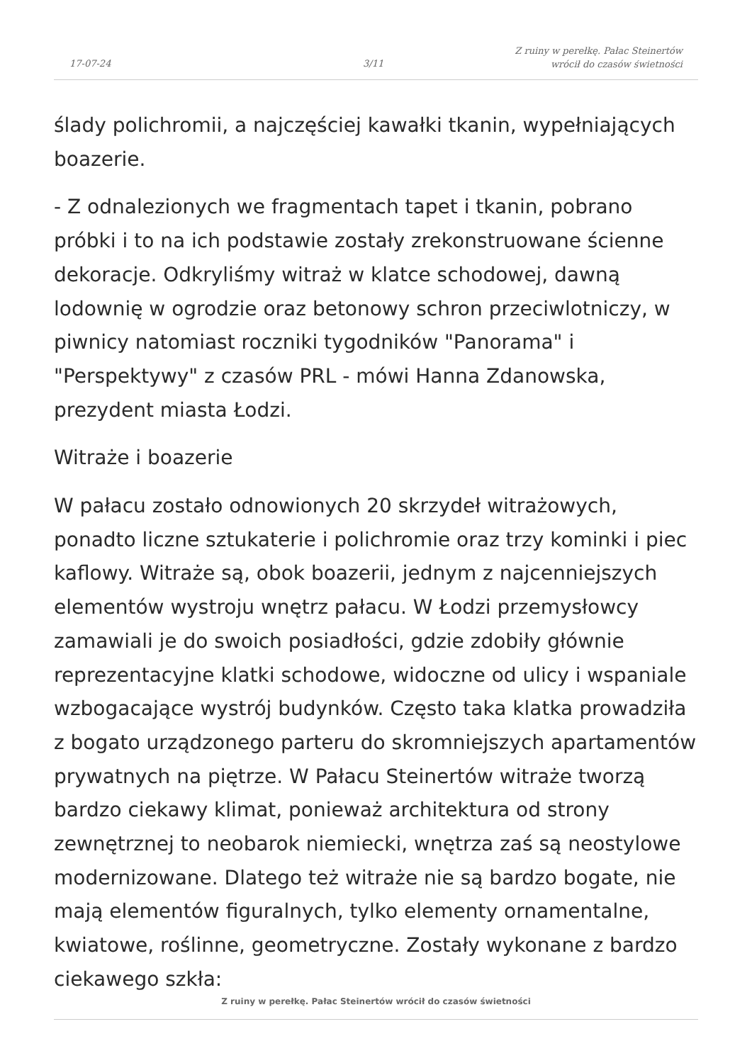17-07-24 3/11
Z ruiny w perełkę. Pałac Steinertów
wrócił do czasów świetności
ślady polichromii, a najczęściej kawałki tkanin, wypełniających boazerie.
- Z odnalezionych we fragmentach tapet i tkanin, pobrano próbki i to na ich podstawie zostały zrekonstruowane ścienne dekoracje. Odkryliśmy witraż w klatce schodowej, dawną lodownię w ogrodzie oraz betonowy schron przeciwlotniczy, w piwnicy natomiast roczniki tygodników "Panorama" i "Perspektywy" z czasów PRL - mówi Hanna Zdanowska, prezydent miasta Łodzi.
Witraże i boazerie
W pałacu zostało odnowionych 20 skrzydeł witrażowych, ponadto liczne sztukaterie i polichromie oraz trzy kominki i piec kaflowy. Witraże są, obok boazerii, jednym z najcenniejszych elementów wystroju wnętrz pałacu. W Łodzi przemysłowcy zamawiali je do swoich posiadłości, gdzie zdobiły głównie reprezentacyjne klatki schodowe, widoczne od ulicy i wspaniale wzbogacające wystrój budynków. Często taka klatka prowadziła z bogato urządzonego parteru do skromniejszych apartamentów prywatnych na piętrze. W Pałacu Steinertów witraże tworzą bardzo ciekawy klimat, ponieważ architektura od strony zewnętrznej to neobarok niemiecki, wnętrza zaś są neostylowe modernizowane. Dlatego też witraże nie są bardzo bogate, nie mają elementów figuralnych, tylko elementy ornamentalne, kwiatowe, roślinne, geometryczne. Zostały wykonane z bardzo ciekawego szkła:
Z ruiny w perełkę. Pałac Steinertów wrócił do czasów świetności